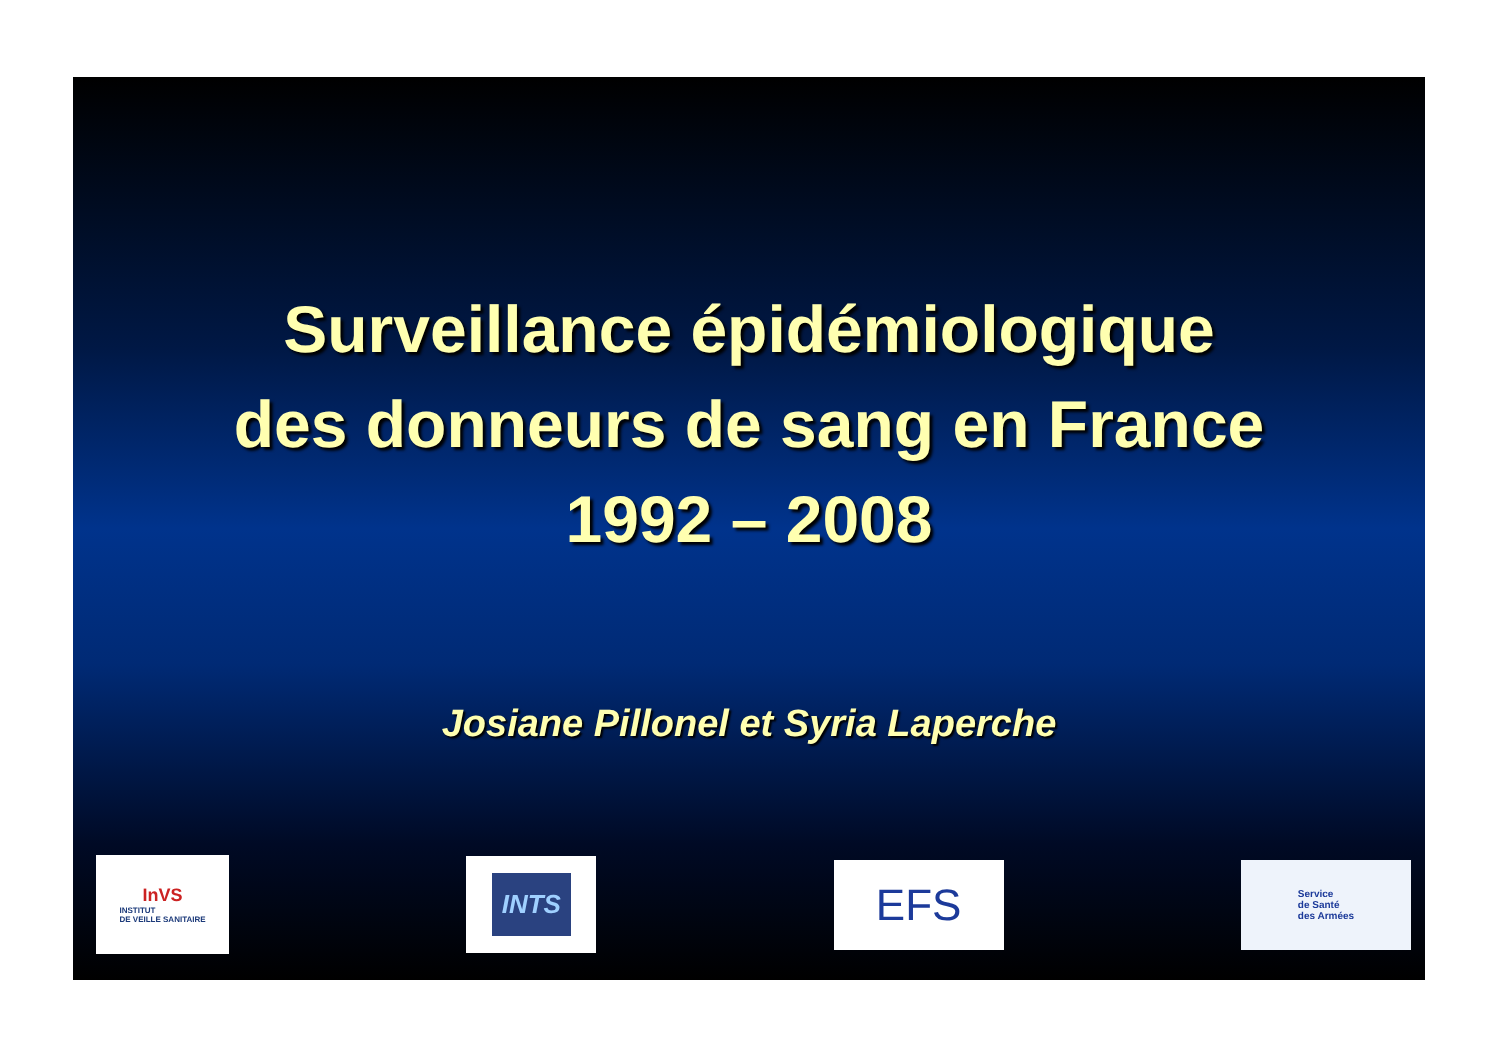Surveillance épidémiologique
des donneurs de sang en France
1992 – 2008
Josiane Pillonel et Syria Laperche
InVS
INSTITUT
DE VEILLE SANITAIRE
INTS
EFS
Service
de Santé
des Armées